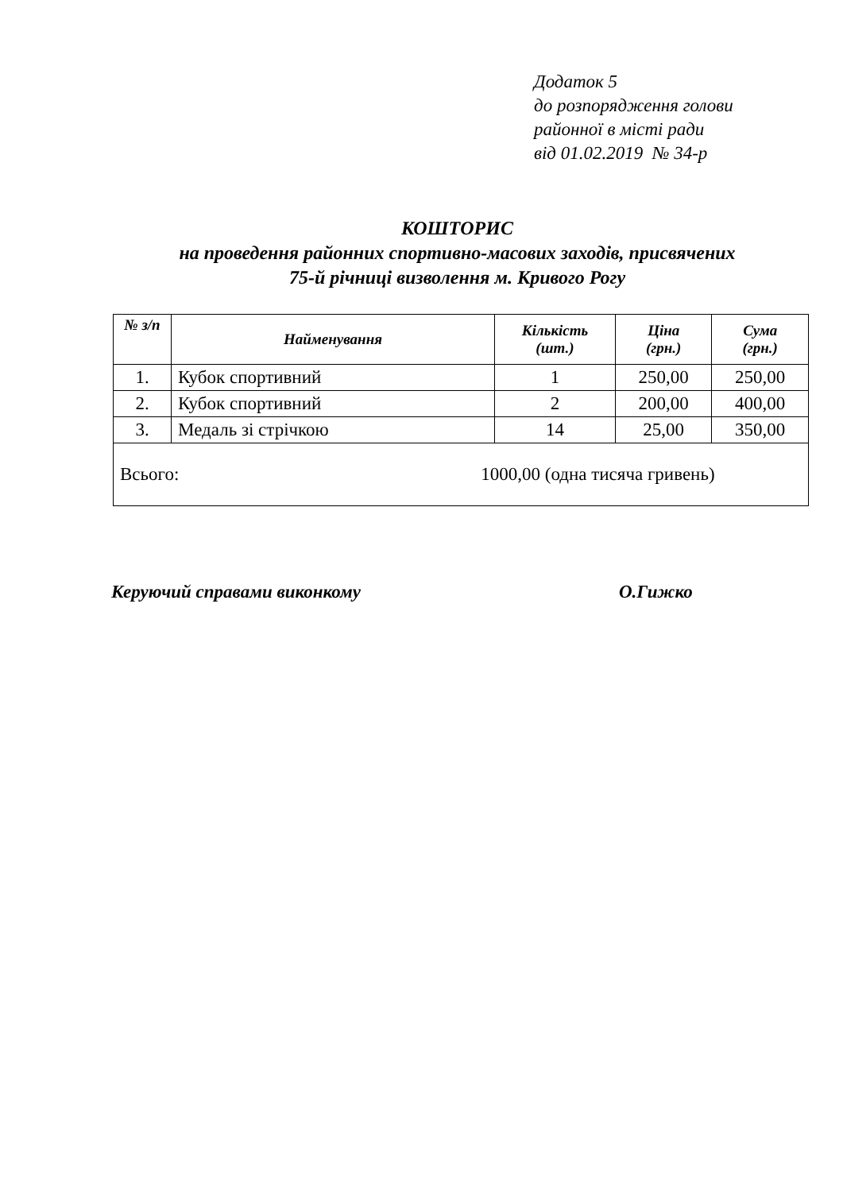Додаток 5
до розпорядження голови
районної в місті ради
від 01.02.2019 № 34-р
КОШТОРИС
на проведення районних спортивно-масових заходів, присвячених
75-й річниці визволення м. Кривого Рогу
| № з/п | Найменування | Кількість (шт.) | Ціна (грн.) | Сума (грн.) |
| --- | --- | --- | --- | --- |
| 1. | Кубок спортивний | 1 | 250,00 | 250,00 |
| 2. | Кубок спортивний | 2 | 200,00 | 400,00 |
| 3. | Медаль зі стрічкою | 14 | 25,00 | 350,00 |
| Всього: 1000,00 (одна тисяча гривень) | | | | |
Керуючий справами виконкому О.Гижко